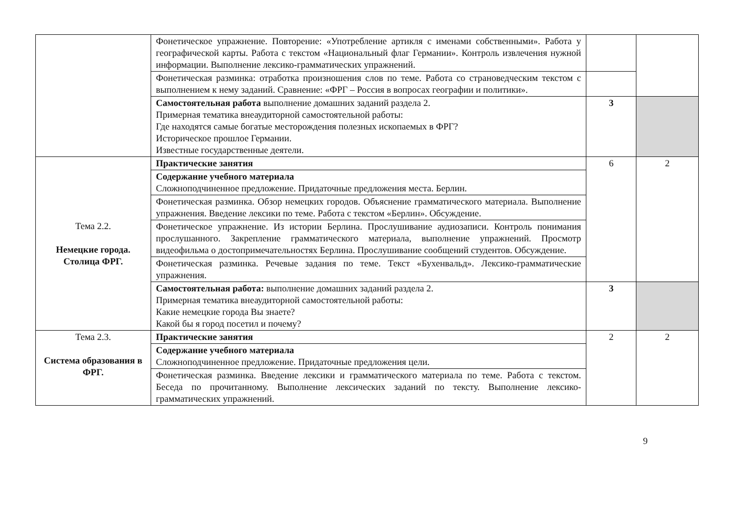| | Фонетическое упражнение. Повторение: «Употребление артикля с именами собственными». Работа у географической карты. Работа с текстом «Национальный флаг Германии». Контроль извлечения нужной информации. Выполнение лексико-грамматических упражнений. | | |
| | Фонетическая разминка: отработка произношения слов по теме. Работа со страноведческим текстом с выполнением к нему заданий. Сравнение: «ФРГ – Россия в вопросах географии и политики». | | |
| | Самостоятельная работа выполнение домашних заданий раздела 2. Примерная тематика внеаудиторной самостоятельной работы: Где находятся самые богатые месторождения полезных ископаемых в ФРГ? Историческое прошлое Германии. Известные государственные деятели. | 3 | |
| Тема 2.2. Немецкие города. Столица ФРГ. | Практические занятия | 6 | 2 |
| | Содержание учебного материала Сложноподчиненное предложение. Придаточные предложения места. Берлин. | | |
| | Фонетическая разминка. Обзор немецких городов. Объяснение грамматического материала. Выполнение упражнения. Введение лексики по теме. Работа с текстом «Берлин». Обсуждение. | | |
| | Фонетическое упражнение. Из истории Берлина. Прослушивание аудиозаписи. Контроль понимания прослушанного. Закрепление грамматического материала, выполнение упражнений. Просмотр видеофильма о достопримечательностях Берлина. Прослушивание сообщений студентов. Обсуждение. | | |
| | Фонетическая разминка. Речевые задания по теме. Текст «Бухенвальд». Лексико-грамматические упражнения. | | |
| | Самостоятельная работа: выполнение домашних заданий раздела 2. Примерная тематика внеаудиторной самостоятельной работы: Какие немецкие города Вы знаете? Какой бы я город посетил и почему? | 3 | |
| Тема 2.3. Система образования в ФРГ. | Практические занятия | 2 | 2 |
| | Содержание учебного материала Сложноподчиненное предложение. Придаточные предложения цели. | | |
| | Фонетическая разминка. Введение лексики и грамматического материала по теме. Работа с текстом. Беседа по прочитанному. Выполнение лексических заданий по тексту. Выполнение лексико-грамматических упражнений. | | |
9